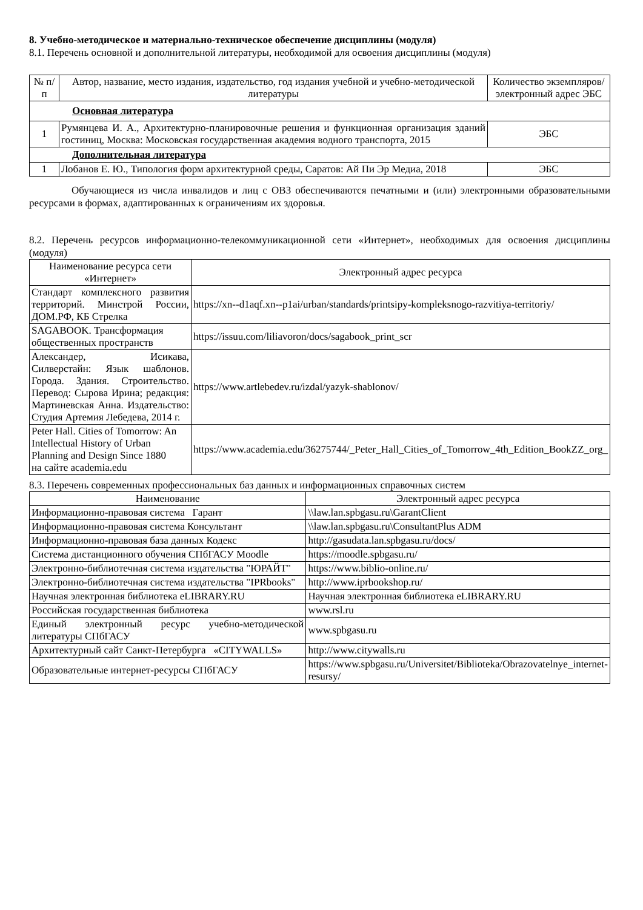8. Учебно-методическое и материально-техническое обеспечение дисциплины (модуля)
8.1. Перечень основной и дополнительной литературы, необходимой для освоения дисциплины (модуля)
| № п/п | Автор, название, место издания, издательство, год издания учебной и учебно-методической литературы | Количество экземпляров/электронный адрес ЭБС |
| --- | --- | --- |
| Основная литература | | |
| 1 | Румянцева И. А., Архитектурно-планировочные решения и функционная организация зданий гостиниц, Москва: Московская государственная академия водного транспорта, 2015 | ЭБС |
| Дополнительная литература | | |
| 1 | Лобанов Е. Ю., Типология форм архитектурной среды, Саратов: Ай Пи Эр Медиа, 2018 | ЭБС |
Обучающиеся из числа инвалидов и лиц с ОВЗ обеспечиваются печатными и (или) электронными образовательными ресурсами в формах, адаптированных к ограничениям их здоровья.
8.2. Перечень ресурсов информационно-телекоммуникационной сети «Интернет», необходимых для освоения дисциплины (модуля)
| Наименование ресурса сети «Интернет» | Электронный адрес ресурса |
| Стандарт комплексного развития территорий. Минстрой России, ДОМ.РФ, КБ Стрелка | https://xn--d1aqf.xn--p1ai/urban/standards/printsipy-kompleksnogo-razvitiya-territoriy/ |
| SAGABOOK. Трансформация общественных пространств | https://issuu.com/liliavoron/docs/sagabook_print_scr |
| Александер, Исикава, Силверстайн: Язык шаблонов. Города. Здания. Строительство. Перевод: Сырова Ирина; редакция: Мартиневская Анна. Издательство: Студия Артемия Лебедева, 2014 г. | https://www.artlebedev.ru/izdal/yazyk-shablonov/ |
| Peter Hall. Cities of Tomorrow: An Intellectual History of Urban Planning and Design Since 1880 на сайте academia.edu | https://www.academia.edu/36275744/_Peter_Hall_Cities_of_Tomorrow_4th_Edition_BookZZ_org_ |
8.3. Перечень современных профессиональных баз данных и информационных справочных систем
| Наименование | Электронный адрес ресурса |
| Информационно-правовая система Гарант | \\law.lan.spbgasu.ru\GarantClient |
| Информационно-правовая система Консультант | \\law.lan.spbgasu.ru\ConsultantPlus ADM |
| Информационно-правовая база данных Кодекс | http://gasudata.lan.spbgasu.ru/docs/ |
| Система дистанционного обучения СПбГАСУ Moodle | https://moodle.spbgasu.ru/ |
| Электронно-библиотечная система издательства "ЮРАЙТ" | https://www.biblio-online.ru/ |
| Электронно-библиотечная система издательства "IPRbooks" | http://www.iprbookshop.ru/ |
| Научная электронная библиотека eLIBRARY.RU | Научная электронная библиотека eLIBRARY.RU |
| Российская государственная библиотека | www.rsl.ru |
| Единый электронный ресурс учебно-методической литературы СПбГАСУ | www.spbgasu.ru |
| Архитектурный сайт Санкт-Петербурга «CITYWALLS» | http://www.citywalls.ru |
| Образовательные интернет-ресурсы СПбГАСУ | https://www.spbgasu.ru/Universitet/Biblioteka/Obrazovatelnye_internet-resursy/ |